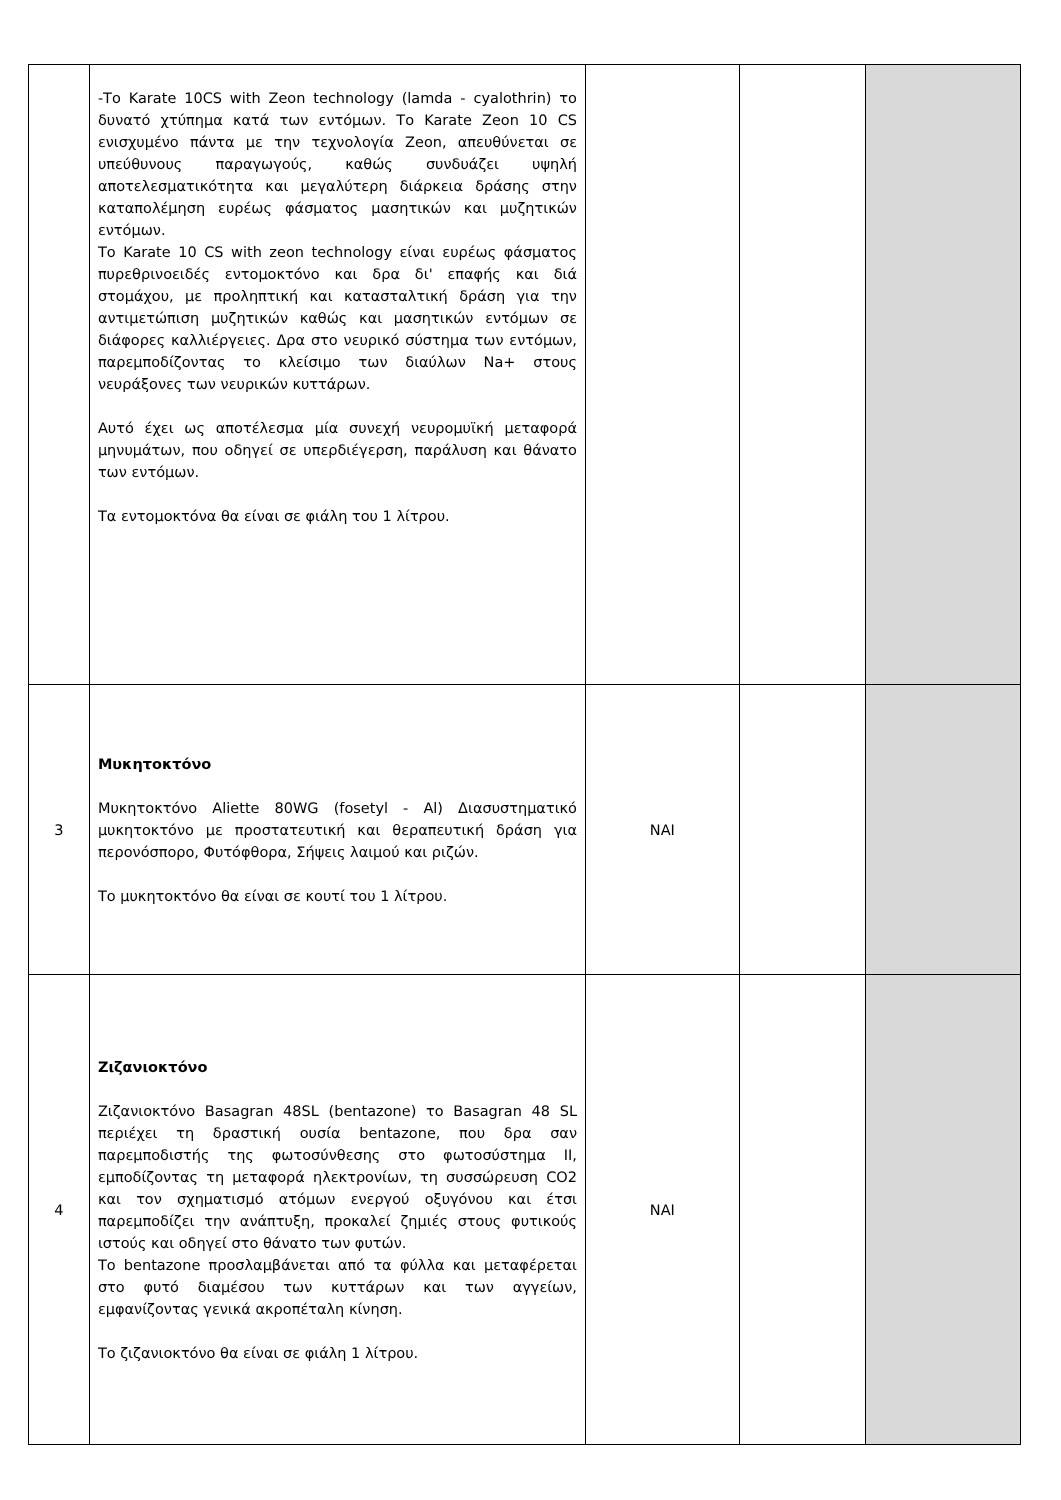| | -Το Karate 10CS with Zeon technology (lamda - cyalothrin) το δυνατό χτύπημα κατά των εντόμων. Το Karate Zeon 10 CS ενισχυμένο πάντα με την τεχνολογία Zeon, απευθύνεται σε υπεύθυνους παραγωγούς, καθώς συνδυάζει υψηλή αποτελεσματικότητα και μεγαλύτερη διάρκεια δράσης στην καταπολέμηση ευρέως φάσματος μασητικών και μυζητικών εντόμων. Το Karate 10 CS with zeon technology είναι ευρέως φάσματος πυρεθρινοειδές εντομοκτόνο και δρα δι' επαφής και διά στομάχου, με προληπτική και κατασταλτική δράση για την αντιμετώπιση μυζητικών καθώς και μασητικών εντόμων σε διάφορες καλλιέργειες. Δρα στο νευρικό σύστημα των εντόμων, παρεμποδίζοντας το κλείσιμο των διαύλων Na+ στους νευράξονες των νευρικών κυττάρων. Αυτό έχει ως αποτέλεσμα μία συνεχή νευρομυϊκή μεταφορά μηνυμάτων, που οδηγεί σε υπερδιέγερση, παράλυση και θάνατο των εντόμων. Τα εντομοκτόνα θα είναι σε φιάλη του 1 λίτρου. | | | |
| 3 | Μυκητοκτόνο Μυκητοκτόνο Aliette 80WG (fosetyl - Al) Διασυστηματικό μυκητοκτόνο με προστατευτική και θεραπευτική δράση για περονόσπορο, Φυτόφθορα, Σήψεις λαιμού και ριζών. Το μυκητοκτόνο θα είναι σε κουτί του 1 λίτρου. | ΝΑΙ | | |
| 4 | Ζιζανιοκτόνο Ζιζανιοκτόνο Basagran 48SL (bentazone) το Basagran 48 SL περιέχει τη δραστική ουσία bentazone, που δρα σαν παρεμποδιστής της φωτοσύνθεσης στο φωτοσύστημα II, εμποδίζοντας τη μεταφορά ηλεκτρονίων, τη συσσώρευση CO2 και τον σχηματισμό ατόμων ενεργού οξυγόνου και έτσι παρεμποδίζει την ανάπτυξη, προκαλεί ζημιές στους φυτικούς ιστούς και οδηγεί στο θάνατο των φυτών. Το bentazone προσλαμβάνεται από τα φύλλα και μεταφέρεται στο φυτό διαμέσου των κυττάρων και των αγγείων, εμφανίζοντας γενικά ακροπέταλη κίνηση. Το ζιζανιοκτόνο θα είναι σε φιάλη 1 λίτρου. | ΝΑΙ | | |